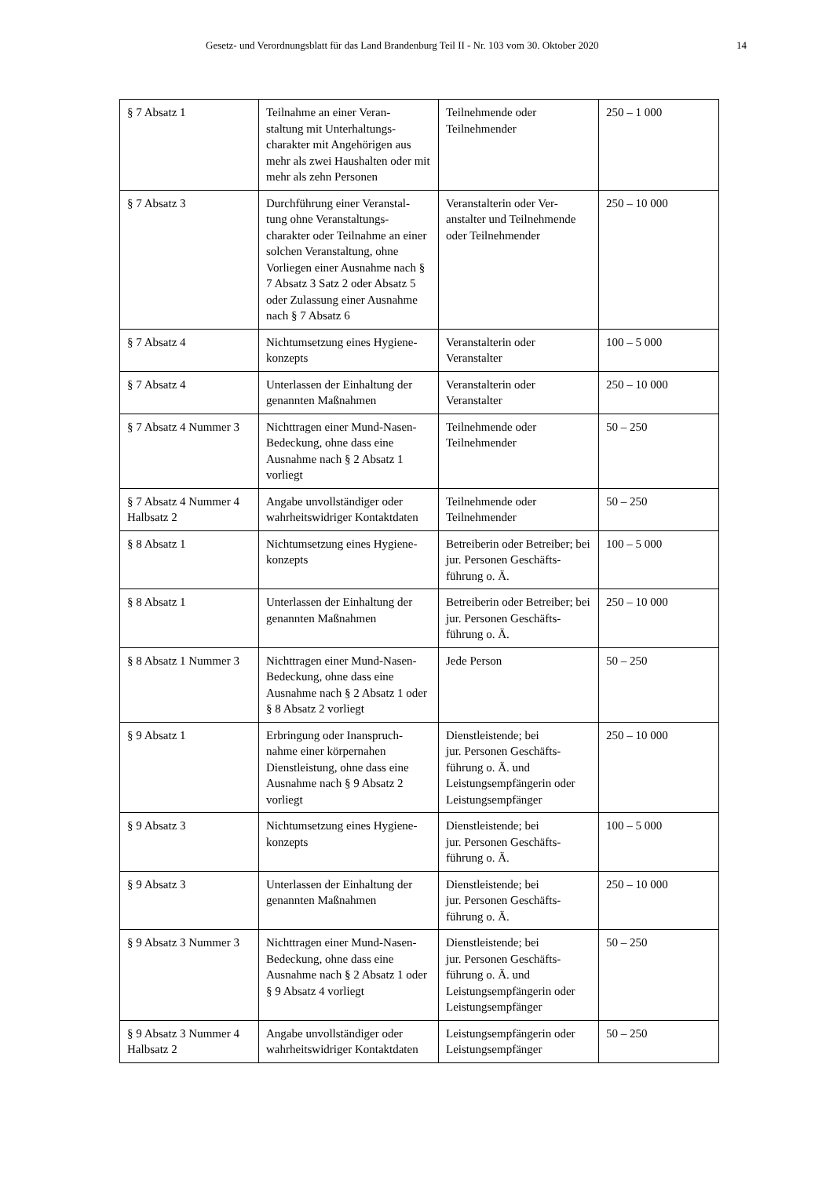Gesetz- und Verordnungsblatt für das Land Brandenburg Teil II - Nr. 103 vom 30. Oktober 2020 14
| § 7 Absatz 1 | Teilnahme an einer Veran- staltung mit Unterhaltungs- charakter mit Angehörigen aus mehr als zwei Haushalten oder mit mehr als zehn Personen | Teilnehmende oder Teilnehmender | 250 – 1 000 |
| § 7 Absatz 3 | Durchführung einer Veranstal- tung ohne Veranstaltungs- charakter oder Teilnahme an einer solchen Veranstaltung, ohne Vorliegen einer Ausnahme nach § 7 Absatz 3 Satz 2 oder Absatz 5 oder Zulassung einer Ausnahme nach § 7 Absatz 6 | Veranstalterin oder Ver- anstalter und Teilnehmende oder Teilnehmender | 250 – 10 000 |
| § 7 Absatz 4 | Nichtumsetzung eines Hygiene- konzepts | Veranstalterin oder Veranstalter | 100 – 5 000 |
| § 7 Absatz 4 | Unterlassen der Einhaltung der genannten Maßnahmen | Veranstalterin oder Veranstalter | 250 – 10 000 |
| § 7 Absatz 4 Nummer 3 | Nichttragen einer Mund-Nasen- Bedeckung, ohne dass eine Ausnahme nach § 2 Absatz 1 vorliegt | Teilnehmende oder Teilnehmender | 50 – 250 |
| § 7 Absatz 4 Nummer 4 Halbsatz 2 | Angabe unvollständiger oder wahrheitswidriger Kontaktdaten | Teilnehmende oder Teilnehmender | 50 – 250 |
| § 8 Absatz 1 | Nichtumsetzung eines Hygiene- konzepts | Betreiberin oder Betreiber; bei jur. Personen Geschäfts- führung o. Ä. | 100 – 5 000 |
| § 8 Absatz 1 | Unterlassen der Einhaltung der genannten Maßnahmen | Betreiberin oder Betreiber; bei jur. Personen Geschäfts- führung o. Ä. | 250 – 10 000 |
| § 8 Absatz 1 Nummer 3 | Nichttragen einer Mund-Nasen- Bedeckung, ohne dass eine Ausnahme nach § 2 Absatz 1 oder § 8 Absatz 2 vorliegt | Jede Person | 50 – 250 |
| § 9 Absatz 1 | Erbringung oder Inanspruch- nahme einer körpernahen Dienstleistung, ohne dass eine Ausnahme nach § 9 Absatz 2 vorliegt | Dienstleistende; bei jur. Personen Geschäfts- führung o. Ä. und Leistungsempfängerin oder Leistungsempfänger | 250 – 10 000 |
| § 9 Absatz 3 | Nichtumsetzung eines Hygiene- konzepts | Dienstleistende; bei jur. Personen Geschäfts- führung o. Ä. | 100 – 5 000 |
| § 9 Absatz 3 | Unterlassen der Einhaltung der genannten Maßnahmen | Dienstleistende; bei jur. Personen Geschäfts- führung o. Ä. | 250 – 10 000 |
| § 9 Absatz 3 Nummer 3 | Nichttragen einer Mund-Nasen- Bedeckung, ohne dass eine Ausnahme nach § 2 Absatz 1 oder § 9 Absatz 4 vorliegt | Dienstleistende; bei jur. Personen Geschäfts- führung o. Ä. und Leistungsempfängerin oder Leistungsempfänger | 50 – 250 |
| § 9 Absatz 3 Nummer 4 Halbsatz 2 | Angabe unvollständiger oder wahrheitswidriger Kontaktdaten | Leistungsempfängerin oder Leistungsempfänger | 50 – 250 |